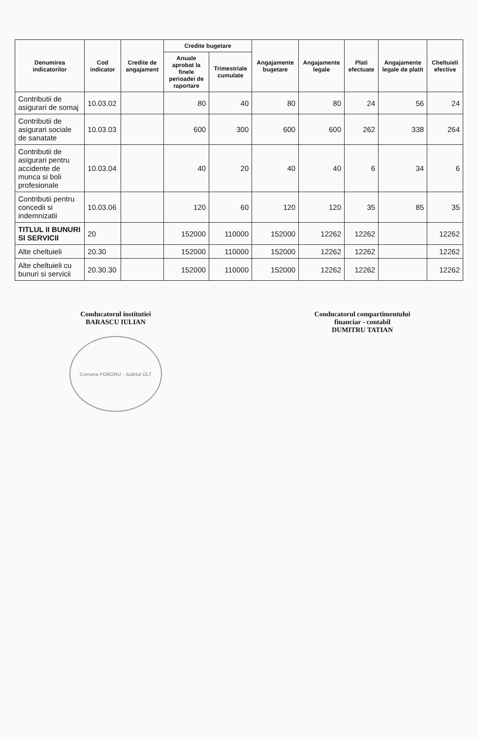| Denumirea indicatorilor | Cod indicator | Credite de angajament | Credite bugetare | | Angajamente bugetare | Angajamente legale | Plati efectuate | Angajamente legale de platit | Cheltuieli efective |
| --- | --- | --- | --- | --- | --- | --- | --- | --- | --- |
| | | | Anuale aprobat la finele perioadei de raportare | Trimestriale cumulate | | | | | |
| Contributii de asigurari de somaj | 10.03.02 | | 80 | 40 | 80 | 80 | 24 | 56 | 24 |
| Contributii de asigurari sociale de sanatate | 10.03.03 | | 600 | 300 | 600 | 600 | 262 | 338 | 264 |
| Contributii de asigurari pentru accidente de munca si boli profesionale | 10.03.04 | | 40 | 20 | 40 | 40 | 6 | 34 | 6 |
| Contributii pentru concedii si indemnizatii | 10.03.06 | | 120 | 60 | 120 | 120 | 35 | 85 | 35 |
| TITLUL II BUNURI SI SERVICII | 20 | | 152000 | 110000 | 152000 | 12262 | 12262 | | 12262 |
| Alte cheltuieli | 20.30 | | 152000 | 110000 | 152000 | 12262 | 12262 | | 12262 |
| Alte cheltuieli cu bunuri si servicii | 20.30.30 | | 152000 | 110000 | 152000 | 12262 | 12262 | | 12262 |
Conducatorul institutiei
BARASCU IULIAN
Comuna POBORU - Judetul OLT
Conducatorul compartimentului
financiar - contabil
DUMITRU TATIAN